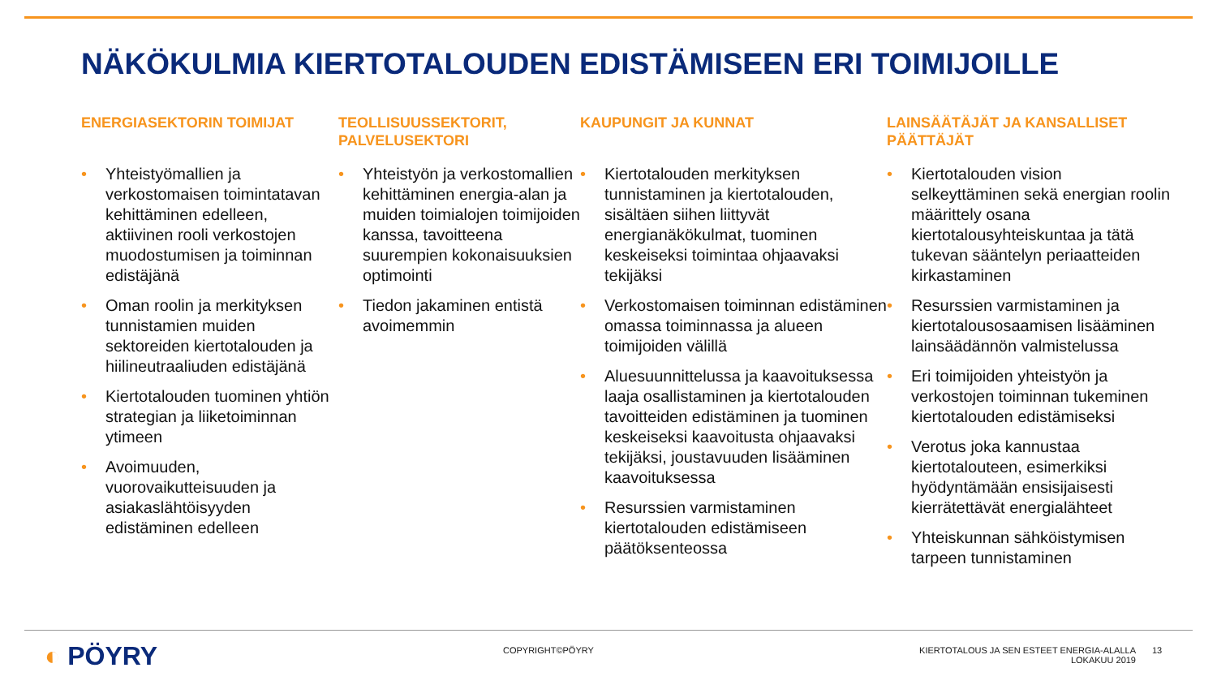NÄKÖKULMIA KIERTOTALOUDEN EDISTÄMISEEN ERI TOIMIJOILLE
ENERGIASEKTORIN TOIMIJAT
• Yhteistyömallien ja verkostomaisen toimintatavan kehittäminen edelleen, aktiivinen rooli verkostojen muodostumisen ja toiminnan edistäjänä
• Oman roolin ja merkityksen tunnistamien muiden sektoreiden kiertotalouden ja hiilineutraaliuden edistäjänä
• Kiertotalouden tuominen yhtiön strategian ja liiketoiminnan ytimeen
• Avoimuuden, vuorovaikutteisuuden ja asiakaslähtöisyyden edistäminen edelleen
TEOLLISUUSSEKTORIT, PALVELUSEKTORI
• Yhteistyön ja verkostomallien kehittäminen energia-alan ja muiden toimialojen toimijoiden kanssa, tavoitteena suurempien kokonaisuuksien optimointi
• Tiedon jakaminen entistä avoimemmin
KAUPUNGIT JA KUNNAT
• Kiertotalouden merkityksen tunnistaminen ja kiertotalouden, sisältäen siihen liittyvät energianäkökulmat, tuominen keskeiseksi toimintaa ohjaavaksi tekijäksi
• Verkostomaisen toiminnan edistäminen omassa toiminnassa ja alueen toimijoiden välillä
• Aluesuunnittelussa ja kaavoituksessa laaja osallistaminen ja kiertotalouden tavoitteiden edistäminen ja tuominen keskeiseksi kaavoitusta ohjaavaksi tekijäksi, joustavuuden lisääminen kaavoituksessa
• Resurssien varmistaminen kiertotalouden edistämiseen päätöksenteossa
LAINSÄÄTÄJÄT JA KANSALLISET PÄÄTTÄJÄT
• Kiertotalouden vision selkeyttäminen sekä energian roolin määrittely osana kiertotalousyhteiskuntaa ja tätä tukevan sääntelyn periaatteiden kirkastaminen
• Resurssien varmistaminen ja kiertotalousosaamisen lisääminen lainsäädännön valmistelussa
• Eri toimijoiden yhteistyön ja verkostojen toiminnan tukeminen kiertotalouden edistämiseksi
• Verotus joka kannustaa kiertotalouteen, esimerkiksi hyödyntämään ensisijaisesti kierrätettävät energialähteet
• Yhteiskunnan sähköistymisen tarpeen tunnistaminen
◐ PÖYRY COPYRIGHT©PÖYRY
KIERTOTALOUS JA SEN ESTEET ENERGIA-ALALLA
LOKAKUU 2019
13